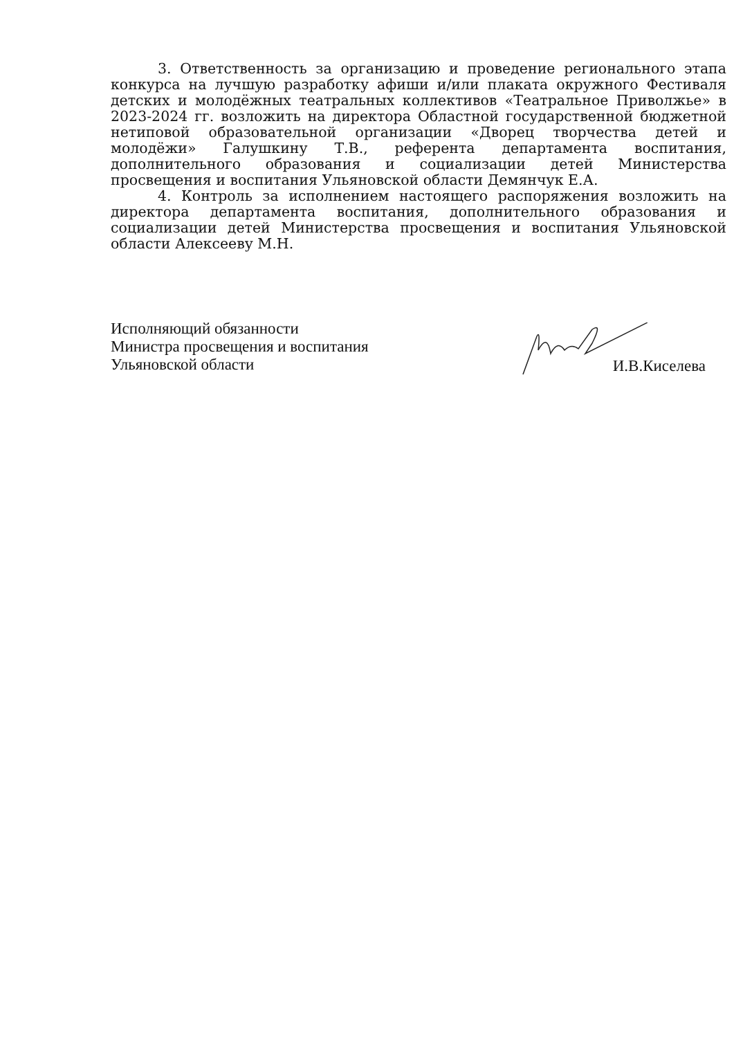3. Ответственность за организацию и проведение регионального этапа конкурса на лучшую разработку афиши и/или плаката окружного Фестиваля детских и молодёжных театральных коллективов «Театральное Приволжье» в 2023-2024 гг. возложить на директора Областной государственной бюджетной нетиповой образовательной организации «Дворец творчества детей и молодёжи» Галушкину Т.В., референта департамента воспитания, дополнительного образования и социализации детей Министерства просвещения и воспитания Ульяновской области Демянчук Е.А.
4. Контроль за исполнением настоящего распоряжения возложить на директора департамента воспитания, дополнительного образования и социализации детей Министерства просвещения и воспитания Ульяновской области Алексееву М.Н.
Исполняющий обязанности
Министра просвещения и воспитания
Ульяновской области
И.В.Киселева